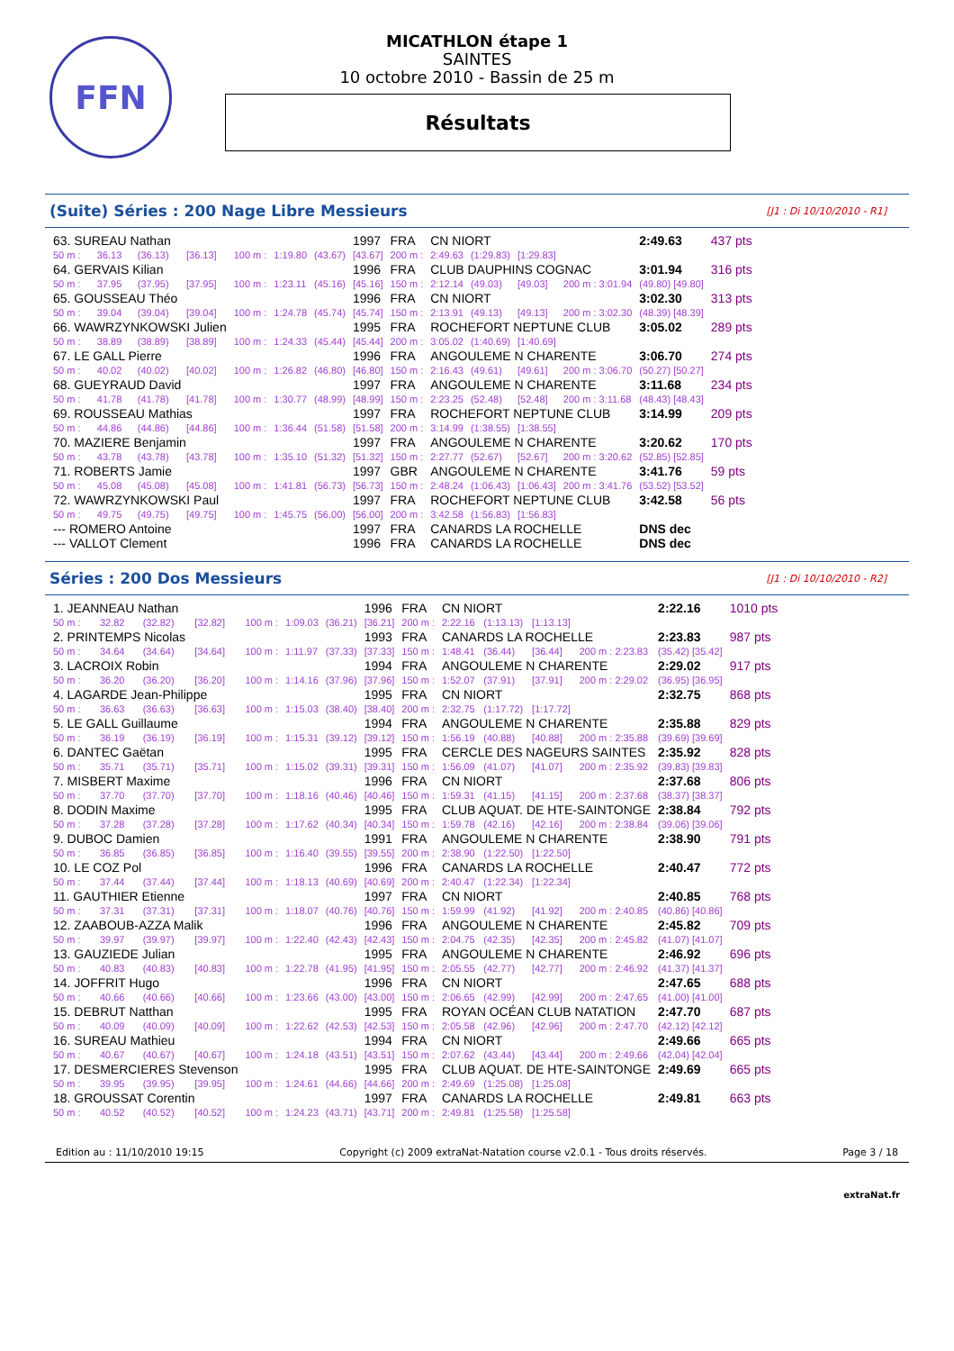FFN
MICATHLON étape 1
SAINTES
10 octobre 2010 - Bassin de 25 m
Résultats
(Suite) Séries : 200 Nage Libre Messieurs [J1 : Di 10/10/2010 - R1]
| 63. SUREAU Nathan | | | | | | | 1997 | FRA | CN NIORT | | | | 2:49.63 | 437 pts |
| 50 m : | 36.13 | (36.13) | [36.13] | 100 m : | 1:19.80 | (43.67) | [43.67] | 200 m : | 2:49.63 | (1:29.83) | [1:29.83] | | | |
| 64. GERVAIS Kilian | | | | | | | 1996 | FRA | CLUB DAUPHINS COGNAC | | | | 3:01.94 | 316 pts |
| 50 m : | 37.95 | (37.95) | [37.95] | 100 m : | 1:23.11 | (45.16) | [45.16] | 150 m : | 2:12.14 | (49.03) | [49.03] | 200 m : 3:01.94 | (49.80) [49.80] | |
| 65. GOUSSEAU Théo | | | | | | | 1996 | FRA | CN NIORT | | | | 3:02.30 | 313 pts |
| 50 m : | 39.04 | (39.04) | [39.04] | 100 m : | 1:24.78 | (45.74) | [45.74] | 150 m : | 2:13.91 | (49.13) | [49.13] | 200 m : 3:02.30 | (48.39) [48.39] | |
| 66. WAWRZYNKOWSKI Julien | | | | | | | 1995 | FRA | ROCHEFORT NEPTUNE CLUB | | | | 3:05.02 | 289 pts |
| 50 m : | 38.89 | (38.89) | [38.89] | 100 m : | 1:24.33 | (45.44) | [45.44] | 200 m : | 3:05.02 | (1:40.69) | [1:40.69] | | | |
| 67. LE GALL Pierre | | | | | | | 1996 | FRA | ANGOULEME N CHARENTE | | | | 3:06.70 | 274 pts |
| 50 m : | 40.02 | (40.02) | [40.02] | 100 m : | 1:26.82 | (46.80) | [46.80] | 150 m : | 2:16.43 | (49.61) | [49.61] | 200 m : 3:06.70 | (50.27) [50.27] | |
| 68. GUEYRAUD David | | | | | | | 1997 | FRA | ANGOULEME N CHARENTE | | | | 3:11.68 | 234 pts |
| 50 m : | 41.78 | (41.78) | [41.78] | 100 m : | 1:30.77 | (48.99) | [48.99] | 150 m : | 2:23.25 | (52.48) | [52.48] | 200 m : 3:11.68 | (48.43) [48.43] | |
| 69. ROUSSEAU Mathias | | | | | | | 1997 | FRA | ROCHEFORT NEPTUNE CLUB | | | | 3:14.99 | 209 pts |
| 50 m : | 44.86 | (44.86) | [44.86] | 100 m : | 1:36.44 | (51.58) | [51.58] | 200 m : | 3:14.99 | (1:38.55) | [1:38.55] | | | |
| 70. MAZIERE Benjamin | | | | | | | 1997 | FRA | ANGOULEME N CHARENTE | | | | 3:20.62 | 170 pts |
| 50 m : | 43.78 | (43.78) | [43.78] | 100 m : | 1:35.10 | (51.32) | [51.32] | 150 m : | 2:27.77 | (52.67) | [52.67] | 200 m : 3:20.62 | (52.85) [52.85] | |
| 71. ROBERTS Jamie | | | | | | | 1997 | GBR | ANGOULEME N CHARENTE | | | | 3:41.76 | 59 pts |
| 50 m : | 45.08 | (45.08) | [45.08] | 100 m : | 1:41.81 | (56.73) | [56.73] | 150 m : | 2:48.24 | (1:06.43) | [1:06.43] | 200 m : 3:41.76 | (53.52) [53.52] | |
| 72. WAWRZYNKOWSKI Paul | | | | | | | 1997 | FRA | ROCHEFORT NEPTUNE CLUB | | | | 3:42.58 | 56 pts |
| 50 m : | 49.75 | (49.75) | [49.75] | 100 m : | 1:45.75 | (56.00) | [56.00] | 200 m : | 3:42.58 | (1:56.83) | [1:56.83] | | | |
| --- ROMERO Antoine | | | | | | | 1997 | FRA | CANARDS LA ROCHELLE | | | | DNS dec | |
| --- VALLOT Clement | | | | | | | 1996 | FRA | CANARDS LA ROCHELLE | | | | DNS dec | |
Séries : 200 Dos Messieurs [J1 : Di 10/10/2010 - R2]
| 1. JEANNEAU Nathan | | | | | | | 1996 | FRA | CN NIORT | | | | 2:22.16 | 1010 pts |
| 50 m : | 32.82 | (32.82) | [32.82] | 100 m : | 1:09.03 | (36.21) | [36.21] | 200 m : | 2:22.16 | (1:13.13) | [1:13.13] | | | |
| 2. PRINTEMPS Nicolas | | | | | | | 1993 | FRA | CANARDS LA ROCHELLE | | | | 2:23.83 | 987 pts |
| 50 m : | 34.64 | (34.64) | [34.64] | 100 m : | 1:11.97 | (37.33) | [37.33] | 150 m : | 1:48.41 | (36.44) | [36.44] | 200 m : 2:23.83 | (35.42) [35.42] | |
| 3. LACROIX Robin | | | | | | | 1994 | FRA | ANGOULEME N CHARENTE | | | | 2:29.02 | 917 pts |
| 50 m : | 36.20 | (36.20) | [36.20] | 100 m : | 1:14.16 | (37.96) | [37.96] | 150 m : | 1:52.07 | (37.91) | [37.91] | 200 m : 2:29.02 | (36.95) [36.95] | |
| 4. LAGARDE Jean-Philippe | | | | | | | 1995 | FRA | CN NIORT | | | | 2:32.75 | 868 pts |
| 50 m : | 36.63 | (36.63) | [36.63] | 100 m : | 1:15.03 | (38.40) | [38.40] | 200 m : | 2:32.75 | (1:17.72) | [1:17.72] | | | |
| 5. LE GALL Guillaume | | | | | | | 1994 | FRA | ANGOULEME N CHARENTE | | | | 2:35.88 | 829 pts |
| 50 m : | 36.19 | (36.19) | [36.19] | 100 m : | 1:15.31 | (39.12) | [39.12] | 150 m : | 1:56.19 | (40.88) | [40.88] | 200 m : 2:35.88 | (39.69) [39.69] | |
| 6. DANTEC Gaëtan | | | | | | | 1995 | FRA | CERCLE DES NAGEURS SAINTES | | | | 2:35.92 | 828 pts |
| 50 m : | 35.71 | (35.71) | [35.71] | 100 m : | 1:15.02 | (39.31) | [39.31] | 150 m : | 1:56.09 | (41.07) | [41.07] | 200 m : 2:35.92 | (39.83) [39.83] | |
| 7. MISBERT Maxime | | | | | | | 1996 | FRA | CN NIORT | | | | 2:37.68 | 806 pts |
| 50 m : | 37.70 | (37.70) | [37.70] | 100 m : | 1:18.16 | (40.46) | [40.46] | 150 m : | 1:59.31 | (41.15) | [41.15] | 200 m : 2:37.68 | (38.37) [38.37] | |
| 8. DODIN Maxime | | | | | | | 1995 | FRA | CLUB AQUAT. DE HTE-SAINTONGE | | | | 2:38.84 | 792 pts |
| 50 m : | 37.28 | (37.28) | [37.28] | 100 m : | 1:17.62 | (40.34) | [40.34] | 150 m : | 1:59.78 | (42.16) | [42.16] | 200 m : 2:38.84 | (39.06) [39.06] | |
| 9. DUBOC Damien | | | | | | | 1991 | FRA | ANGOULEME N CHARENTE | | | | 2:38.90 | 791 pts |
| 50 m : | 36.85 | (36.85) | [36.85] | 100 m : | 1:16.40 | (39.55) | [39.55] | 200 m : | 2:38.90 | (1:22.50) | [1:22.50] | | | |
| 10. LE COZ Pol | | | | | | | 1996 | FRA | CANARDS LA ROCHELLE | | | | 2:40.47 | 772 pts |
| 50 m : | 37.44 | (37.44) | [37.44] | 100 m : | 1:18.13 | (40.69) | [40.69] | 200 m : | 2:40.47 | (1:22.34) | [1:22.34] | | | |
| 11. GAUTHIER Etienne | | | | | | | 1997 | FRA | CN NIORT | | | | 2:40.85 | 768 pts |
| 50 m : | 37.31 | (37.31) | [37.31] | 100 m : | 1:18.07 | (40.76) | [40.76] | 150 m : | 1:59.99 | (41.92) | [41.92] | 200 m : 2:40.85 | (40.86) [40.86] | |
| 12. ZAABOUB-AZZA Malik | | | | | | | 1996 | FRA | ANGOULEME N CHARENTE | | | | 2:45.82 | 709 pts |
| 50 m : | 39.97 | (39.97) | [39.97] | 100 m : | 1:22.40 | (42.43) | [42.43] | 150 m : | 2:04.75 | (42.35) | [42.35] | 200 m : 2:45.82 | (41.07) [41.07] | |
| 13. GAUZIEDE Julian | | | | | | | 1995 | FRA | ANGOULEME N CHARENTE | | | | 2:46.92 | 696 pts |
| 50 m : | 40.83 | (40.83) | [40.83] | 100 m : | 1:22.78 | (41.95) | [41.95] | 150 m : | 2:05.55 | (42.77) | [42.77] | 200 m : 2:46.92 | (41.37) [41.37] | |
| 14. JOFFRIT Hugo | | | | | | | 1996 | FRA | CN NIORT | | | | 2:47.65 | 688 pts |
| 50 m : | 40.66 | (40.66) | [40.66] | 100 m : | 1:23.66 | (43.00) | [43.00] | 150 m : | 2:06.65 | (42.99) | [42.99] | 200 m : 2:47.65 | (41.00) [41.00] | |
| 15. DEBRUT Natthan | | | | | | | 1995 | FRA | ROYAN OCÉAN CLUB NATATION | | | | 2:47.70 | 687 pts |
| 50 m : | 40.09 | (40.09) | [40.09] | 100 m : | 1:22.62 | (42.53) | [42.53] | 150 m : | 2:05.58 | (42.96) | [42.96] | 200 m : 2:47.70 | (42.12) [42.12] | |
| 16. SUREAU Mathieu | | | | | | | 1994 | FRA | CN NIORT | | | | 2:49.66 | 665 pts |
| 50 m : | 40.67 | (40.67) | [40.67] | 100 m : | 1:24.18 | (43.51) | [43.51] | 150 m : | 2:07.62 | (43.44) | [43.44] | 200 m : 2:49.66 | (42.04) [42.04] | |
| 17. DESMERCIERES Stevenson | | | | | | | 1995 | FRA | CLUB AQUAT. DE HTE-SAINTONGE | | | | 2:49.69 | 665 pts |
| 50 m : | 39.95 | (39.95) | [39.95] | 100 m : | 1:24.61 | (44.66) | [44.66] | 200 m : | 2:49.69 | (1:25.08) | [1:25.08] | | | |
| 18. GROUSSAT Corentin | | | | | | | 1997 | FRA | CANARDS LA ROCHELLE | | | | 2:49.81 | 663 pts |
| 50 m : | 40.52 | (40.52) | [40.52] | 100 m : | 1:24.23 | (43.71) | [43.71] | 200 m : | 2:49.81 | (1:25.58) | [1:25.58] | | | |
Edition au : 11/10/2010 19:15 Copyright (c) 2009 extraNat-Natation course v2.0.1 - Tous droits réservés. Page 3 / 18
extraNat.fr